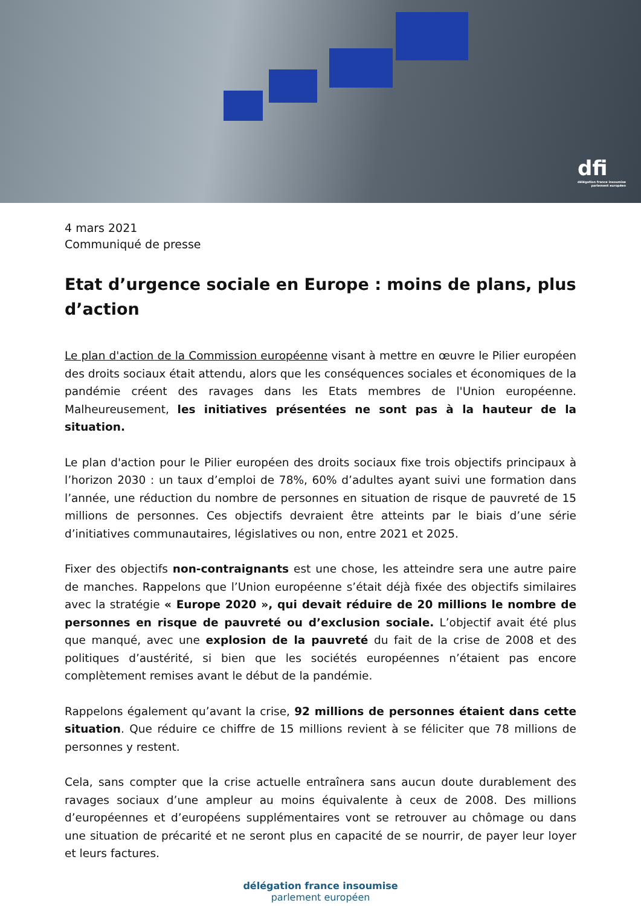dfi
délégation france insoumise
parlement européen
4 mars 2021
Communiqué de presse
Etat d’urgence sociale en Europe : moins de plans, plus d’action
Le plan d'action de la Commission européenne visant à mettre en œuvre le Pilier européen des droits sociaux était attendu, alors que les conséquences sociales et économiques de la pandémie créent des ravages dans les Etats membres de l'Union européenne. Malheureusement, les initiatives présentées ne sont pas à la hauteur de la situation.
Le plan d'action pour le Pilier européen des droits sociaux fixe trois objectifs principaux à l’horizon 2030 : un taux d’emploi de 78%, 60% d’adultes ayant suivi une formation dans l’année, une réduction du nombre de personnes en situation de risque de pauvreté de 15 millions de personnes. Ces objectifs devraient être atteints par le biais d’une série d’initiatives communautaires, législatives ou non, entre 2021 et 2025.
Fixer des objectifs non-contraignants est une chose, les atteindre sera une autre paire de manches. Rappelons que l’Union européenne s’était déjà fixée des objectifs similaires avec la stratégie « Europe 2020 », qui devait réduire de 20 millions le nombre de personnes en risque de pauvreté ou d’exclusion sociale. L’objectif avait été plus que manqué, avec une explosion de la pauvreté du fait de la crise de 2008 et des politiques d’austérité, si bien que les sociétés européennes n’étaient pas encore complètement remises avant le début de la pandémie.
Rappelons également qu’avant la crise, 92 millions de personnes étaient dans cette situation. Que réduire ce chiffre de 15 millions revient à se féliciter que 78 millions de personnes y restent.
Cela, sans compter que la crise actuelle entraînera sans aucun doute durablement des ravages sociaux d’une ampleur au moins équivalente à ceux de 2008. Des millions d’européennes et d’européens supplémentaires vont se retrouver au chômage ou dans une situation de précarité et ne seront plus en capacité de se nourrir, de payer leur loyer et leurs factures.
délégation france insoumise
parlement européen